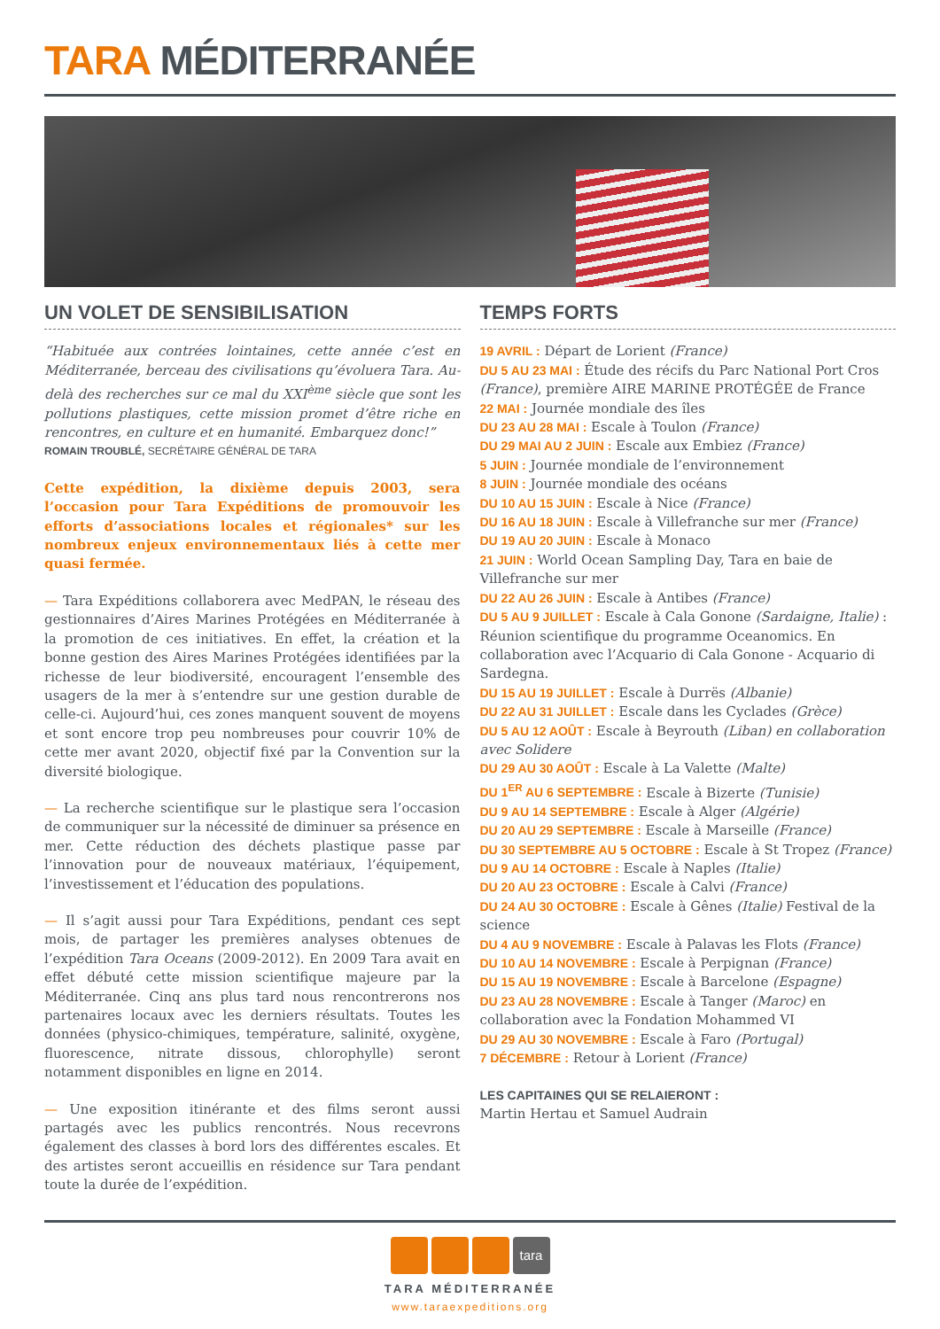TARA MÉDITERRANÉE
UN VOLET DE SENSIBILISATION
“Habituée aux contrées lointaines, cette année c’est en Méditerranée, berceau des civilisations qu’évoluera Tara. Au-delà des recherches sur ce mal du XXI<sup>ème</sup> siècle que sont les pollutions plastiques, cette mission promet d’être riche en rencontres, en culture et en humanité. Embarquez donc!”
ROMAIN TROUBLÉ, SECRÉTAIRE GÉNÉRAL DE TARA
Cette expédition, la dixième depuis 2003, sera l’occasion pour Tara Expéditions de promouvoir les efforts d’associations locales et régionales* sur les nombreux enjeux environnementaux liés à cette mer quasi fermée.
— Tara Expéditions collaborera avec MedPAN, le réseau des gestionnaires d’Aires Marines Protégées en Méditerranée à la promotion de ces initiatives. En effet, la création et la bonne gestion des Aires Marines Protégées identifiées par la richesse de leur biodiversité, encouragent l’ensemble des usagers de la mer à s’entendre sur une gestion durable de celle-ci. Aujourd’hui, ces zones manquent souvent de moyens et sont encore trop peu nombreuses pour couvrir 10% de cette mer avant 2020, objectif fixé par la Convention sur la diversité biologique.
— La recherche scientifique sur le plastique sera l’occasion de communiquer sur la nécessité de diminuer sa présence en mer. Cette réduction des déchets plastique passe par l’innovation pour de nouveaux matériaux, l’équipement, l’investissement et l’éducation des populations.
— Il s’agit aussi pour Tara Expéditions, pendant ces sept mois, de partager les premières analyses obtenues de l’expédition Tara Oceans (2009-2012). En 2009 Tara avait en effet débuté cette mission scientifique majeure par la Méditerranée. Cinq ans plus tard nous rencontrerons nos partenaires locaux avec les derniers résultats. Toutes les données (physico-chimiques, température, salinité, oxygène, fluorescence, nitrate dissous, chlorophylle) seront notamment disponibles en ligne en 2014.
— Une exposition itinérante et des films seront aussi partagés avec les publics rencontrés. Nous recevrons également des classes à bord lors des différentes escales. Et des artistes seront accueillis en résidence sur Tara pendant toute la durée de l’expédition.
TEMPS FORTS
19 AVRIL : Départ de Lorient (France)
DU 5 AU 23 MAI : Étude des récifs du Parc National Port Cros (France), première AIRE MARINE PROTÉGÉE de France
22 MAI : Journée mondiale des îles
DU 23 AU 28 MAI : Escale à Toulon (France)
DU 29 MAI AU 2 JUIN : Escale aux Embiez (France)
5 JUIN : Journée mondiale de l’environnement
8 JUIN : Journée mondiale des océans
DU 10 AU 15 JUIN : Escale à Nice (France)
DU 16 AU 18 JUIN : Escale à Villefranche sur mer (France)
DU 19 AU 20 JUIN : Escale à Monaco
21 JUIN : World Ocean Sampling Day, Tara en baie de Villefranche sur mer
DU 22 AU 26 JUIN : Escale à Antibes (France)
DU 5 AU 9 JUILLET : Escale à Cala Gonone (Sardaigne, Italie) : Réunion scientifique du programme Oceanomics. En collaboration avec l’Acquario di Cala Gonone - Acquario di Sardegna.
DU 15 AU 19 JUILLET : Escale à Durrës (Albanie)
DU 22 AU 31 JUILLET : Escale dans les Cyclades (Grèce)
DU 5 AU 12 AOÛT : Escale à Beyrouth (Liban) en collaboration avec Solidere
DU 29 AU 30 AOÛT : Escale à La Valette (Malte)
DU 1<sup>ER</sup> AU 6 SEPTEMBRE : Escale à Bizerte (Tunisie)
DU 9 AU 14 SEPTEMBRE : Escale à Alger (Algérie)
DU 20 AU 29 SEPTEMBRE : Escale à Marseille (France)
DU 30 SEPTEMBRE AU 5 OCTOBRE : Escale à St Tropez (France)
DU 9 AU 14 OCTOBRE : Escale à Naples (Italie)
DU 20 AU 23 OCTOBRE : Escale à Calvi (France)
DU 24 AU 30 OCTOBRE : Escale à Gênes (Italie) Festival de la science
DU 4 AU 9 NOVEMBRE : Escale à Palavas les Flots (France)
DU 10 AU 14 NOVEMBRE : Escale à Perpignan (France)
DU 15 AU 19 NOVEMBRE : Escale à Barcelone (Espagne)
DU 23 AU 28 NOVEMBRE : Escale à Tanger (Maroc) en collaboration avec la Fondation Mohammed VI
DU 29 AU 30 NOVEMBRE : Escale à Faro (Portugal)
7 DÉCEMBRE : Retour à Lorient (France)
LES CAPITAINES QUI SE RELAIERONT :
Martin Hertau et Samuel Audrain
tara
TARA MÉDITERRANÉE
www.taraexpeditions.org